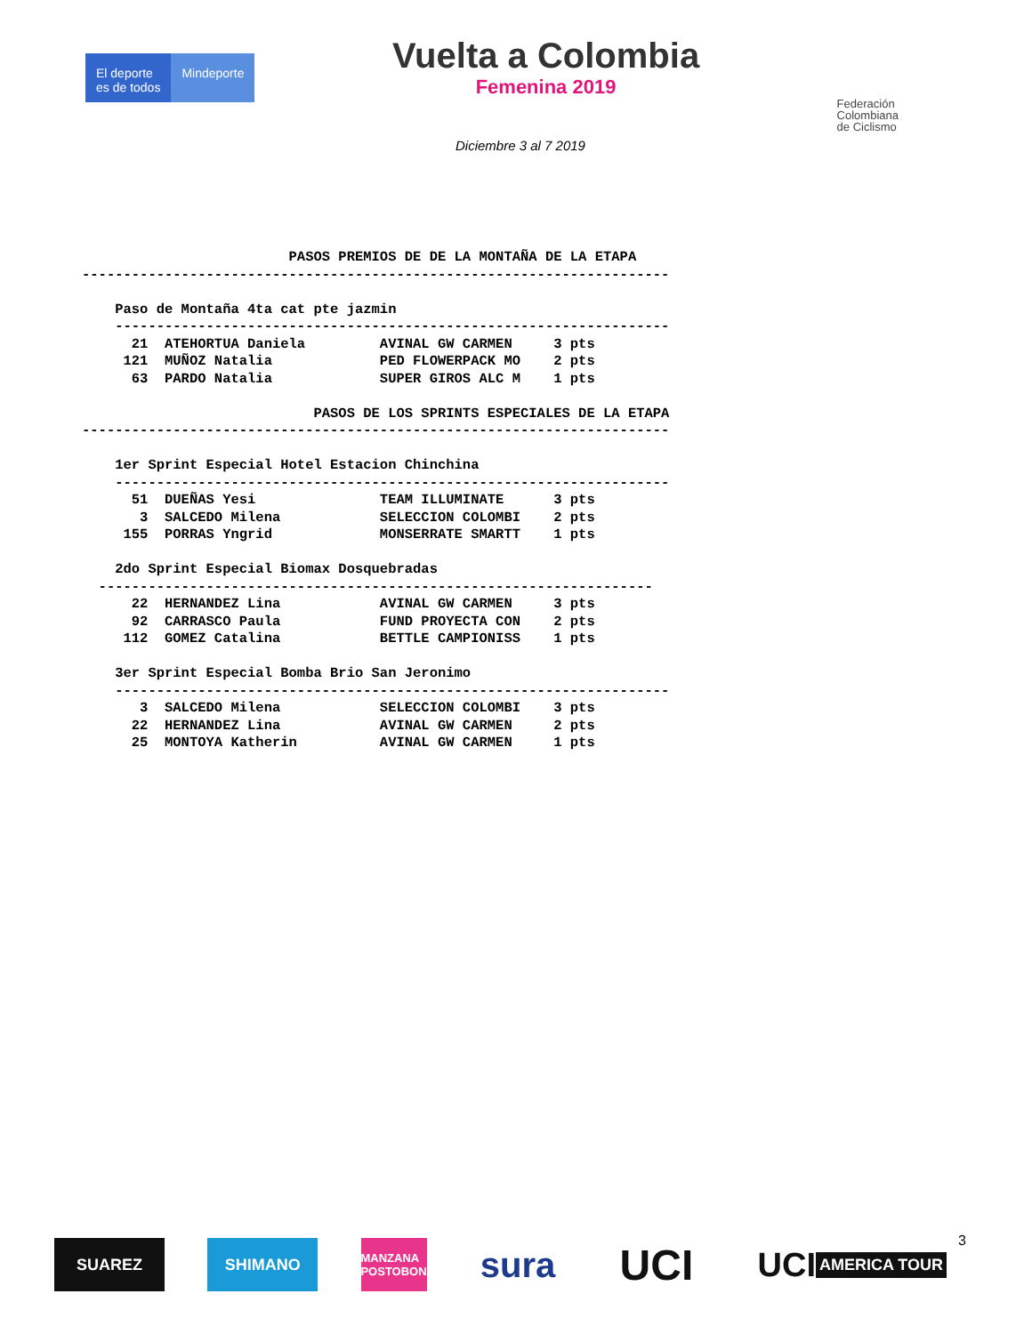El deporte
es de todos
Mindeporte
Vuelta a Colombia
Femenina 2019
Federación
Colombiana
de Ciclismo
Diciembre 3 al 7 2019
                         PASOS PREMIOS DE DE LA MONTAÑA DE LA ETAPA
-----------------------------------------------------------------------

    Paso de Montaña 4ta cat pte jazmin
    -------------------------------------------------------------------
      21  ATEHORTUA Daniela         AVINAL GW CARMEN     3 pts
     121  MUÑOZ Natalia             PED FLOWERPACK MO    2 pts
      63  PARDO Natalia             SUPER GIROS ALC M    1 pts

                            PASOS DE LOS SPRINTS ESPECIALES DE LA ETAPA
-----------------------------------------------------------------------

    1er Sprint Especial Hotel Estacion Chinchina
    -------------------------------------------------------------------
      51  DUEÑAS Yesi               TEAM ILLUMINATE      3 pts
       3  SALCEDO Milena            SELECCION COLOMBI    2 pts
     155  PORRAS Yngrid             MONSERRATE SMARTT    1 pts

    2do Sprint Especial Biomax Dosquebradas
  -------------------------------------------------------------------
      22  HERNANDEZ Lina            AVINAL GW CARMEN     3 pts
      92  CARRASCO Paula            FUND PROYECTA CON    2 pts
     112  GOMEZ Catalina            BETTLE CAMPIONISS    1 pts

    3er Sprint Especial Bomba Brio San Jeronimo
    -------------------------------------------------------------------
       3  SALCEDO Milena            SELECCION COLOMBI    3 pts
      22  HERNANDEZ Lina            AVINAL GW CARMEN     2 pts
      25  MONTOYA Katherin          AVINAL GW CARMEN     1 pts
SUAREZ SHIMANO
MANZANA POSTOBON
sura
UCI
UCI AMERICA TOUR
3